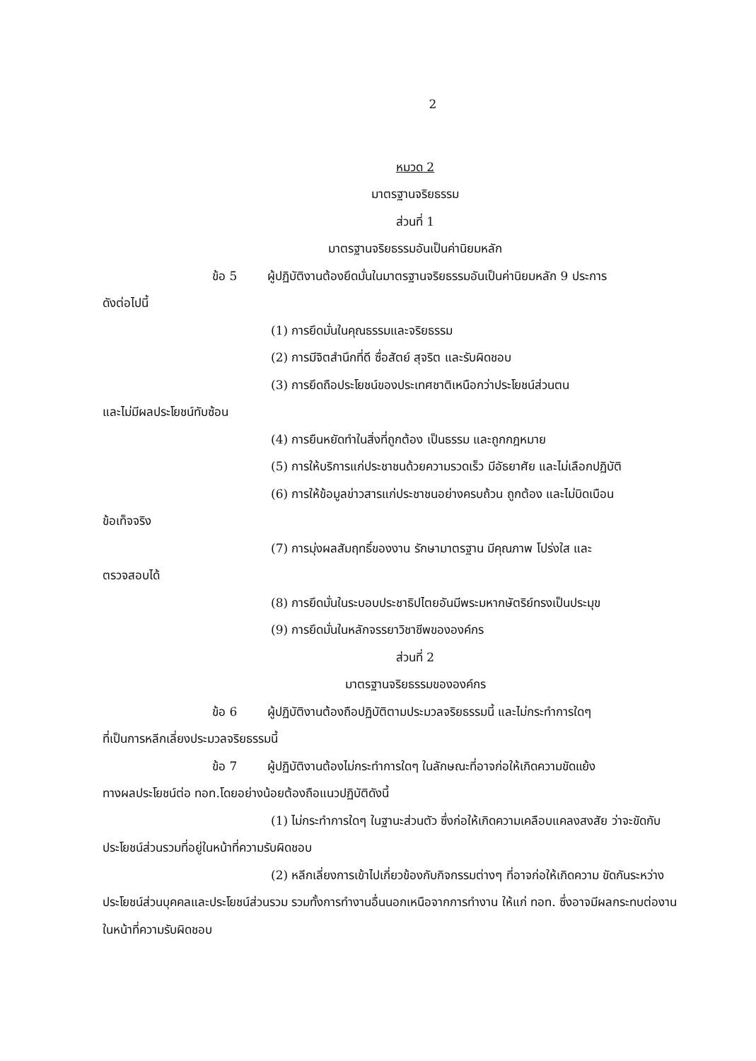2
หมวด 2
มาตรฐานจริยธรรม
ส่วนที่ 1
มาตรฐานจริยธรรมอันเป็นค่านิยมหลัก
ข้อ 5 ผู้ปฏิบัติงานต้องยึดมั่นในมาตรฐานจริยธรรมอันเป็นค่านิยมหลัก 9 ประการ
ดังต่อไปนี้
(1) การยึดมั่นในคุณธรรมและจริยธรรม
(2) การมีจิตสำนึกที่ดี ซื่อสัตย์ สุจริต และรับผิดชอบ
(3) การยึดถือประโยชน์ของประเทศชาติเหนือกว่าประโยชน์ส่วนตน
และไม่มีผลประโยชน์ทับซ้อน
(4) การยืนหยัดทำในสิ่งที่ถูกต้อง เป็นธรรม และถูกกฎหมาย
(5) การให้บริการแก่ประชาชนด้วยความรวดเร็ว มีอัธยาศัย และไม่เลือกปฏิบัติ
(6) การให้ข้อมูลข่าวสารแก่ประชาชนอย่างครบถ้วน ถูกต้อง และไม่บิดเบือน
ข้อเท็จจริง
(7) การมุ่งผลสัมฤทธิ์ของงาน รักษามาตรฐาน มีคุณภาพ โปร่งใส และ
ตรวจสอบได้
(8) การยึดมั่นในระบอบประชาธิปไตยอันมีพระมหากษัตริย์ทรงเป็นประมุข
(9) การยึดมั่นในหลักจรรยาวิชาชีพขององค์กร
ส่วนที่ 2
มาตรฐานจริยธรรมขององค์กร
ข้อ 6 ผู้ปฏิบัติงานต้องถือปฏิบัติตามประมวลจริยธรรมนี้ และไม่กระทำการใดๆ
ที่เป็นการหลีกเลี่ยงประมวลจริยธรรมนี้
ข้อ 7 ผู้ปฏิบัติงานต้องไม่กระทำการใดๆ ในลักษณะที่อาจก่อให้เกิดความขัดแย้ง
ทางผลประโยชน์ต่อ ทอท.โดยอย่างน้อยต้องถือแนวปฏิบัติดังนี้
(1) ไม่กระทำการใดๆ ในฐานะส่วนตัว ซึ่งก่อให้เกิดความเคลือบแคลงสงสัย ว่าจะขัดกับประโยชน์ส่วนรวมที่อยู่ในหน้าที่ความรับผิดชอบ
(2) หลีกเลี่ยงการเข้าไปเกี่ยวข้องกับกิจกรรมต่างๆ ที่อาจก่อให้เกิดความ ขัดกันระหว่างประโยชน์ส่วนบุคคลและประโยชน์ส่วนรวม รวมทั้งการทำงานอื่นนอกเหนือจากการทำงาน ให้แก่ ทอท. ซึ่งอาจมีผลกระทบต่องานในหน้าที่ความรับผิดชอบ